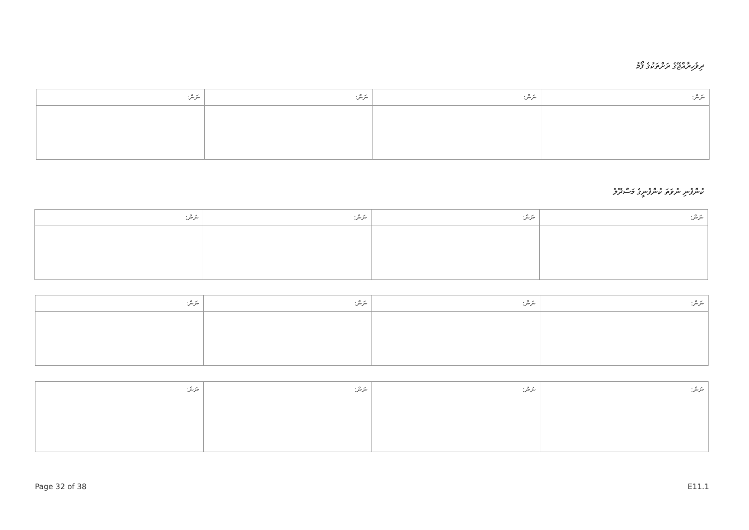ދިވެހިރާއްޖޭގެ ރަށްތަކުގެ ފޯމު
| ނަން: | ނަން: | ނަން: | ނަން: |
ކުންފުނި ނުވަތަ ކުންފުނީގެ މަސްދޫލު
| ނަން: | ނަން: | ނަން: | ނަން: |
| ނަން: | ނަން: | ނަން: | ނަން: |
| ނަން: | ނަން: | ނަން: | ނަން: |
Page 32 of 38 E11.1